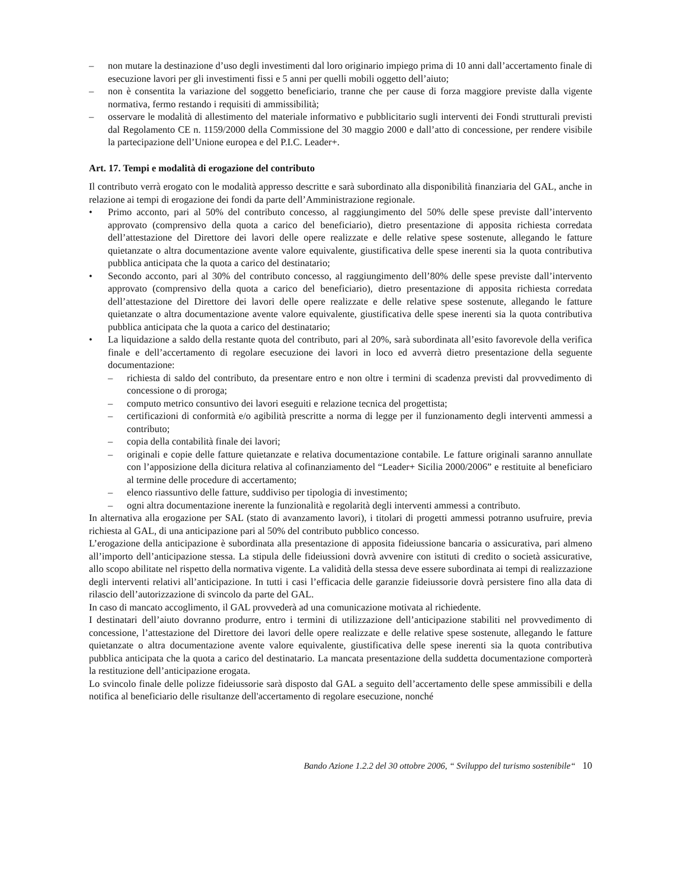– non mutare la destinazione d’uso degli investimenti dal loro originario impiego prima di 10 anni dall’accertamento finale di esecuzione lavori per gli investimenti fissi e 5 anni per quelli mobili oggetto dell’aiuto;
– non è consentita la variazione del soggetto beneficiario, tranne che per cause di forza maggiore previste dalla vigente normativa, fermo restando i requisiti di ammissibilità;
– osservare le modalità di allestimento del materiale informativo e pubblicitario sugli interventi dei Fondi strutturali previsti dal Regolamento CE n. 1159/2000 della Commissione del 30 maggio 2000 e dall’atto di concessione, per rendere visibile la partecipazione dell’Unione europea e del P.I.C. Leader+.
Art. 17. Tempi e modalità di erogazione del contributo
Il contributo verrà erogato con le modalità appresso descritte e sarà subordinato alla disponibilità finanziaria del GAL, anche in relazione ai tempi di erogazione dei fondi da parte dell’Amministrazione regionale.
• Primo acconto, pari al 50% del contributo concesso, al raggiungimento del 50% delle spese previste dall’intervento approvato (comprensivo della quota a carico del beneficiario), dietro presentazione di apposita richiesta corredata dell’attestazione del Direttore dei lavori delle opere realizzate e delle relative spese sostenute, allegando le fatture quietanzate o altra documentazione avente valore equivalente, giustificativa delle spese inerenti sia la quota contributiva pubblica anticipata che la quota a carico del destinatario;
• Secondo acconto, pari al 30% del contributo concesso, al raggiungimento dell’80% delle spese previste dall’intervento approvato (comprensivo della quota a carico del beneficiario), dietro presentazione di apposita richiesta corredata dell’attestazione del Direttore dei lavori delle opere realizzate e delle relative spese sostenute, allegando le fatture quietanzate o altra documentazione avente valore equivalente, giustificativa delle spese inerenti sia la quota contributiva pubblica anticipata che la quota a carico del destinatario;
• La liquidazione a saldo della restante quota del contributo, pari al 20%, sarà subordinata all’esito favorevole della verifica finale e dell’accertamento di regolare esecuzione dei lavori in loco ed avverrà dietro presentazione della seguente documentazione:
– richiesta di saldo del contributo, da presentare entro e non oltre i termini di scadenza previsti dal provvedimento di concessione o di proroga;
– computo metrico consuntivo dei lavori eseguiti e relazione tecnica del progettista;
– certificazioni di conformità e/o agibilità prescritte a norma di legge per il funzionamento degli interventi ammessi a contributo;
– copia della contabilità finale dei lavori;
– originali e copie delle fatture quietanzate e relativa documentazione contabile. Le fatture originali saranno annullate con l’apposizione della dicitura relativa al cofinanziamento del “Leader+ Sicilia 2000/2006” e restituite al beneficiaro al termine delle procedure di accertamento;
– elenco riassuntivo delle fatture, suddiviso per tipologia di investimento;
– ogni altra documentazione inerente la funzionalità e regolarità degli interventi ammessi a contributo.
In alternativa alla erogazione per SAL (stato di avanzamento lavori), i titolari di progetti ammessi potranno usufruire, previa richiesta al GAL, di una anticipazione pari al 50% del contributo pubblico concesso.
L’erogazione della anticipazione è subordinata alla presentazione di apposita fideiussione bancaria o assicurativa, pari almeno all’importo dell’anticipazione stessa. La stipula delle fideiussioni dovrà avvenire con istituti di credito o società assicurative, allo scopo abilitate nel rispetto della normativa vigente. La validità della stessa deve essere subordinata ai tempi di realizzazione degli interventi relativi all’anticipazione. In tutti i casi l’efficacia delle garanzie fideiussorie dovrà persistere fino alla data di rilascio dell’autorizzazione di svincolo da parte del GAL.
In caso di mancato accoglimento, il GAL provvederà ad una comunicazione motivata al richiedente.
I destinatari dell’aiuto dovranno produrre, entro i termini di utilizzazione dell’anticipazione stabiliti nel provvedimento di concessione, l’attestazione del Direttore dei lavori delle opere realizzate e delle relative spese sostenute, allegando le fatture quietanzate o altra documentazione avente valore equivalente, giustificativa delle spese inerenti sia la quota contributiva pubblica anticipata che la quota a carico del destinatario. La mancata presentazione della suddetta documentazione comporterà la restituzione dell’anticipazione erogata.
Lo svincolo finale delle polizze fideiussorie sarà disposto dal GAL a seguito dell’accertamento delle spese ammissibili e della notifica al beneficiario delle risultanze dell'accertamento di regolare esecuzione, nonché
Bando Azione 1.2.2 del 30 ottobre 2006, “ Sviluppo del turismo sostenibile“ 10